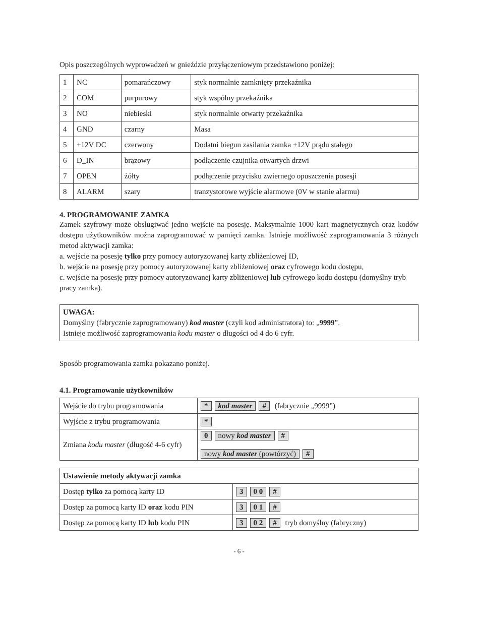Opis poszczególnych wyprowadzeń w gnieździe przyłączeniowym przedstawiono poniżej:
| 1 | NC | pomarańczowy | styk normalnie zamknięty przekaźnika |
| 2 | COM | purpurowy | styk wspólny przekaźnika |
| 3 | NO | niebieski | styk normalnie otwarty przekaźnika |
| 4 | GND | czarny | Masa |
| 5 | +12V DC | czerwony | Dodatni biegun zasilania zamka +12V prądu stałego |
| 6 | D_IN | brązowy | podłączenie czujnika otwartych drzwi |
| 7 | OPEN | żółty | podłączenie przycisku zwiernego opuszczenia posesji |
| 8 | ALARM | szary | tranzystorowe wyjście alarmowe (0V w stanie alarmu) |
4. PROGRAMOWANIE ZAMKA
Zamek szyfrowy może obsługiwać jedno wejście na posesję. Maksymalnie 1000 kart magnetycznych oraz kodów dostępu użytkowników można zaprogramować w pamięci zamka. Istnieje możliwość zaprogramowania 3 różnych metod aktywacji zamka:
a. wejście na posesję tylko przy pomocy autoryzowanej karty zbliżeniowej ID,
b. wejście na posesję przy pomocy autoryzowanej karty zbliżeniowej oraz cyfrowego kodu dostępu,
c. wejście na posesję przy pomocy autoryzowanej karty zbliżeniowej lub cyfrowego kodu dostępu (domyślny tryb pracy zamka).
UWAGA:
Domyślny (fabrycznie zaprogramowany) kod master (czyli kod administratora) to: „9999”.
Istnieje możliwość zaprogramowania kodu master o długości od 4 do 6 cyfr.
Sposób programowania zamka pokazano poniżej.
4.1. Programowanie użytkowników
| Wejście do trybu programowania | * kod master # (fabrycznie „9999”) |
| Wyjście z trybu programowania | * |
| Zmiana kodu master (długość 4-6 cyfr) | 0 nowy kod master # nowy kod master (powtórzyć) # |
| Ustawienie metody aktywacji zamka | |
| Dostęp tylko za pomocą karty ID | 3 0 0 # |
| Dostęp za pomocą karty ID oraz kodu PIN | 3 0 1 # |
| Dostęp za pomocą karty ID lub kodu PIN | 3 0 2 # tryb domyślny (fabryczny) |
- 6 -